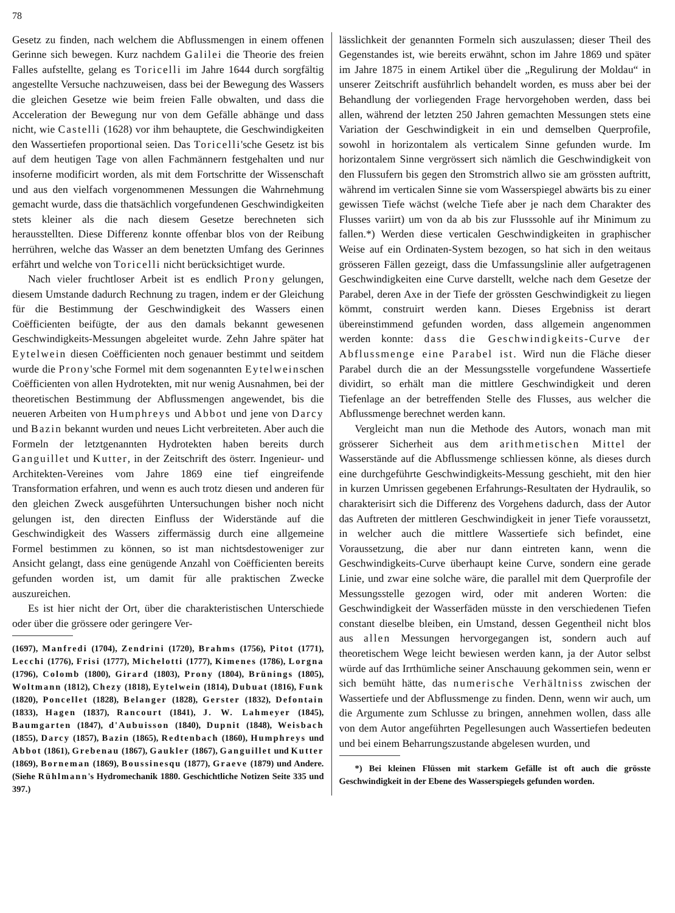78
Gesetz zu finden, nach welchem die Abflussmengen in einem offenen Gerinne sich bewegen. Kurz nachdem Galilei die Theorie des freien Falles aufstellte, gelang es Toricelli im Jahre 1644 durch sorgfältig angestellte Versuche nachzuweisen, dass bei der Bewegung des Wassers die gleichen Gesetze wie beim freien Falle obwalten, und dass die Acceleration der Bewegung nur von dem Gefälle abhänge und dass nicht, wie Castelli (1628) vor ihm behauptete, die Geschwindigkeiten den Wassertiefen proportional seien. Das Toricelli'sche Gesetz ist bis auf dem heutigen Tage von allen Fachmännern festgehalten und nur insoferne modificirt worden, als mit dem Fortschritte der Wissenschaft und aus den vielfach vorgenommenen Messungen die Wahrnehmung gemacht wurde, dass die thatsächlich vorgefundenen Geschwindigkeiten stets kleiner als die nach diesem Gesetze berechneten sich herausstellten. Diese Differenz konnte offenbar blos von der Reibung herrühren, welche das Wasser an dem benetzten Umfang des Gerinnes erfährt und welche von Toricelli nicht berücksichtiget wurde.
Nach vieler fruchtloser Arbeit ist es endlich Prony gelungen, diesem Umstande dadurch Rechnung zu tragen, indem er der Gleichung für die Bestimmung der Geschwindigkeit des Wassers einen Coëfficienten beifügte, der aus den damals bekannt gewesenen Geschwindigkeits-Messungen abgeleitet wurde. Zehn Jahre später hat Eytelwein diesen Coëfficienten noch genauer bestimmt und seitdem wurde die Prony'sche Formel mit dem sogenannten Eytelweinschen Coëfficienten von allen Hydrotekten, mit nur wenig Ausnahmen, bei der theoretischen Bestimmung der Abflussmengen angewendet, bis die neueren Arbeiten von Humphreys und Abbot und jene von Darcy und Bazin bekannt wurden und neues Licht verbreiteten. Aber auch die Formeln der letztgenannten Hydrotekten haben bereits durch Ganguillet und Kutter, in der Zeitschrift des österr. Ingenieur- und Architekten-Vereines vom Jahre 1869 eine tief eingreifende Transformation erfahren, und wenn es auch trotz diesen und anderen für den gleichen Zweck ausgeführten Untersuchungen bisher noch nicht gelungen ist, den directen Einfluss der Widerstände auf die Geschwindigkeit des Wassers ziffermässig durch eine allgemeine Formel bestimmen zu können, so ist man nichtsdestoweniger zur Ansicht gelangt, dass eine genügende Anzahl von Coëfficienten bereits gefunden worden ist, um damit für alle praktischen Zwecke auszureichen.
Es ist hier nicht der Ort, über die charakteristischen Unterschiede oder über die grössere oder geringere Ver-
(1697), Manfredi (1704), Zendrini (1720), Brahms (1756), Pitot (1771), Lecchi (1776), Frisi (1777), Michelotti (1777), Kimenes (1786), Lorgna (1796), Colomb (1800), Girard (1803), Prony (1804), Brünings (1805), Woltmann (1812), Chezy (1818), Eytelwein (1814), Dubuat (1816), Funk (1820), Poncellet (1828), Belanger (1828), Gerster (1832), Defontain (1833), Hagen (1837), Rancourt (1841), J. W. Lahmeyer (1845), Baumgarten (1847), d'Aubuisson (1840), Dupnit (1848), Weisbach (1855), Darcy (1857), Bazin (1865), Redtenbach (1860), Humphreys und Abbot (1861), Grebenau (1867), Gaukler (1867), Ganguillet und Kutter (1869), Borneman (1869), Boussinesqu (1877), Graeve (1879) und Andere. (Siehe Rühlmann's Hydromechanik 1880. Geschichtliche Notizen Seite 335 und 397.)
lässlichkeit der genannten Formeln sich auszulassen; dieser Theil des Gegenstandes ist, wie bereits erwähnt, schon im Jahre 1869 und später im Jahre 1875 in einem Artikel über die „Regulirung der Moldau“ in unserer Zeitschrift ausführlich behandelt worden, es muss aber bei der Behandlung der vorliegenden Frage hervorgehoben werden, dass bei allen, während der letzten 250 Jahren gemachten Messungen stets eine Variation der Geschwindigkeit in ein und demselben Querprofile, sowohl in horizontalem als verticalem Sinne gefunden wurde. Im horizontalem Sinne vergrössert sich nämlich die Geschwindigkeit von den Flussufern bis gegen den Stromstrich allwo sie am grössten auftritt, während im verticalen Sinne sie vom Wasserspiegel abwärts bis zu einer gewissen Tiefe wächst (welche Tiefe aber je nach dem Charakter des Flusses variirt) um von da ab bis zur Flusssohle auf ihr Minimum zu fallen.*) Werden diese verticalen Geschwindigkeiten in graphischer Weise auf ein Ordinaten-System bezogen, so hat sich in den weitaus grösseren Fällen gezeigt, dass die Umfassungslinie aller aufgetragenen Geschwindigkeiten eine Curve darstellt, welche nach dem Gesetze der Parabel, deren Axe in der Tiefe der grössten Geschwindigkeit zu liegen kömmt, construirt werden kann. Dieses Ergebniss ist derart übereinstimmend gefunden worden, dass allgemein angenommen werden konnte: dass die Geschwindigkeits-Curve der Abflussmenge eine Parabel ist. Wird nun die Fläche dieser Parabel durch die an der Messungsstelle vorgefundene Wassertiefe dividirt, so erhält man die mittlere Geschwindigkeit und deren Tiefenlage an der betreffenden Stelle des Flusses, aus welcher die Abflussmenge berechnet werden kann.
Vergleicht man nun die Methode des Autors, wonach man mit grösserer Sicherheit aus dem arithmetischen Mittel der Wasserstände auf die Abflussmenge schliessen könne, als dieses durch eine durchgeführte Geschwindigkeits-Messung geschieht, mit den hier in kurzen Umrissen gegebenen Erfahrungs-Resultaten der Hydraulik, so charakterisirt sich die Differenz des Vorgehens dadurch, dass der Autor das Auftreten der mittleren Geschwindigkeit in jener Tiefe voraussetzt, in welcher auch die mittlere Wassertiefe sich befindet, eine Voraussetzung, die aber nur dann eintreten kann, wenn die Geschwindigkeits-Curve überhaupt keine Curve, sondern eine gerade Linie, und zwar eine solche wäre, die parallel mit dem Querprofile der Messungsstelle gezogen wird, oder mit anderen Worten: die Geschwindigkeit der Wasserfäden müsste in den verschiedenen Tiefen constant dieselbe bleiben, ein Umstand, dessen Gegentheil nicht blos aus allen Messungen hervorgegangen ist, sondern auch auf theoretischem Wege leicht bewiesen werden kann, ja der Autor selbst würde auf das Irrthümliche seiner Anschauung gekommen sein, wenn er sich bemüht hätte, das numerische Verhältniss zwischen der Wassertiefe und der Abflussmenge zu finden. Denn, wenn wir auch, um die Argumente zum Schlusse zu bringen, annehmen wollen, dass alle von dem Autor angeführten Pegellesungen auch Wassertiefen bedeuten und bei einem Beharrungszustande abgelesen wurden, und
*) Bei kleinen Flüssen mit starkem Gefälle ist oft auch die grösste Geschwindigkeit in der Ebene des Wasserspiegels gefunden worden.